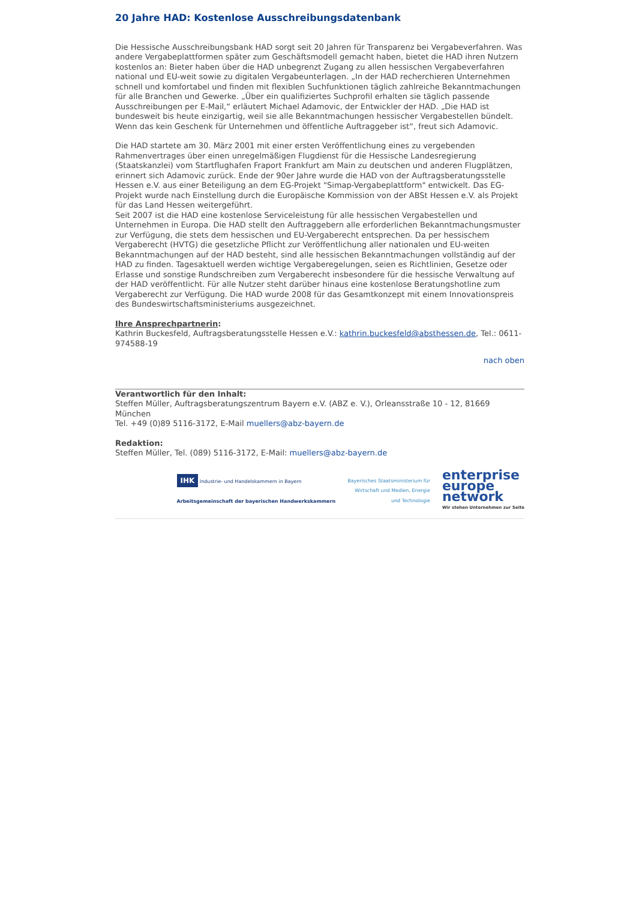20 Jahre HAD: Kostenlose Ausschreibungsdatenbank
Die Hessische Ausschreibungsbank HAD sorgt seit 20 Jahren für Transparenz bei Vergabeverfahren. Was andere Vergabeplattformen später zum Geschäftsmodell gemacht haben, bietet die HAD ihren Nutzern kostenlos an: Bieter haben über die HAD unbegrenzt Zugang zu allen hessischen Vergabeverfahren national und EU-weit sowie zu digitalen Vergabeunterlagen. „In der HAD recherchieren Unternehmen schnell und komfortabel und finden mit flexiblen Suchfunktionen täglich zahlreiche Bekanntmachungen für alle Branchen und Gewerke. „Über ein qualifiziertes Suchprofil erhalten sie täglich passende Ausschreibungen per E-Mail,“ erläutert Michael Adamovic, der Entwickler der HAD. „Die HAD ist bundesweit bis heute einzigartig, weil sie alle Bekanntmachungen hessischer Vergabestellen bündelt. Wenn das kein Geschenk für Unternehmen und öffentliche Auftraggeber ist“, freut sich Adamovic.
Die HAD startete am 30. März 2001 mit einer ersten Veröffentlichung eines zu vergebenden Rahmenvertrages über einen unregelmäßigen Flugdienst für die Hessische Landesregierung (Staatskanzlei) vom Startflughafen Fraport Frankfurt am Main zu deutschen und anderen Flugplätzen, erinnert sich Adamovic zurück. Ende der 90er Jahre wurde die HAD von der Auftragsberatungsstelle Hessen e.V. aus einer Beteiligung an dem EG-Projekt "Simap-Vergabeplattform" entwickelt. Das EG-Projekt wurde nach Einstellung durch die Europäische Kommission von der ABSt Hessen e.V. als Projekt für das Land Hessen weitergeführt.
Seit 2007 ist die HAD eine kostenlose Serviceleistung für alle hessischen Vergabestellen und Unternehmen in Europa. Die HAD stellt den Auftraggebern alle erforderlichen Bekanntmachungsmuster zur Verfügung, die stets dem hessischen und EU-Vergaberecht entsprechen. Da per hessischem Vergaberecht (HVTG) die gesetzliche Pflicht zur Veröffentlichung aller nationalen und EU-weiten Bekanntmachungen auf der HAD besteht, sind alle hessischen Bekanntmachungen vollständig auf der HAD zu finden. Tagesaktuell werden wichtige Vergaberegelungen, seien es Richtlinien, Gesetze oder Erlasse und sonstige Rundschreiben zum Vergaberecht insbesondere für die hessische Verwaltung auf der HAD veröffentlicht. Für alle Nutzer steht darüber hinaus eine kostenlose Beratungshotline zum Vergaberecht zur Verfügung. Die HAD wurde 2008 für das Gesamtkonzept mit einem Innovationspreis des Bundeswirtschaftsministeriums ausgezeichnet.
Ihre Ansprechpartnerin:
Kathrin Buckesfeld, Auftragsberatungsstelle Hessen e.V.: kathrin.buckesfeld@absthessen.de, Tel.: 0611-974588-19
nach oben
Verantwortlich für den Inhalt:
Steffen Müller, Auftragsberatungszentrum Bayern e.V. (ABZ e. V.), Orleansstraße 10 - 12, 81669 München
Tel. +49 (0)89 5116-3172, E-Mail muellers@abz-bayern.de
Redaktion:
Steffen Müller, Tel. (089) 5116-3172, E-Mail: muellers@abz-bayern.de
IHK Industrie- und Handelskammern in Bayern
Arbeitsgemeinschaft der bayerischen Handwerkskammern
Bayerisches Staatsministerium für
Wirtschaft und Medien, Energie
und Technologie
enterprise
europe
network
Wir stehen Unternehmen zur Seite